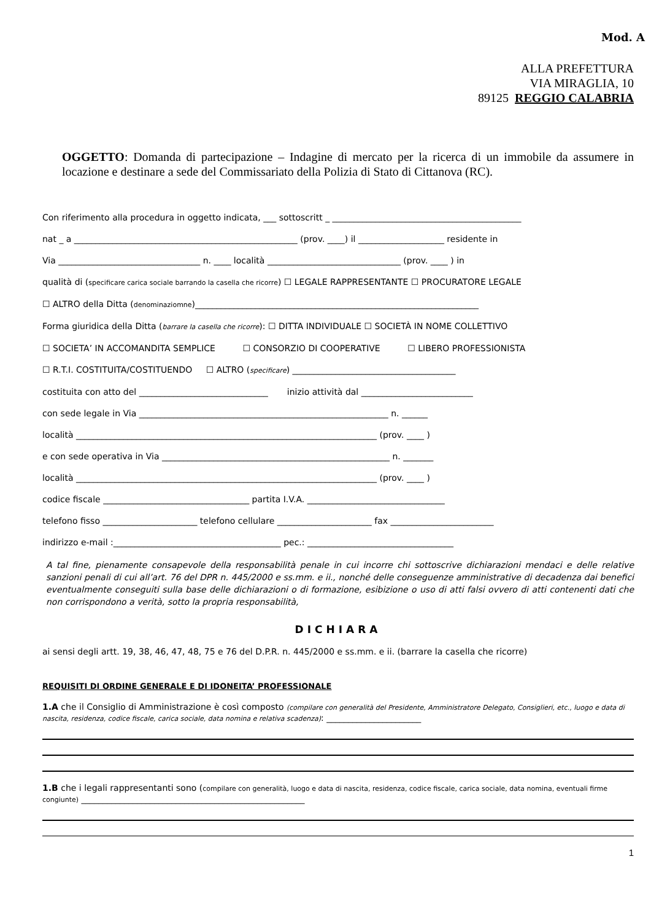Mod. A
ALLA PREFETTURA
VIA MIRAGLIA, 10
89125 REGGIO CALABRIA
OGGETTO: Domanda di partecipazione – Indagine di mercato per la ricerca di un immobile da assumere in locazione e destinare a sede del Commissariato della Polizia di Stato di Cittanova (RC).
Con riferimento alla procedura in oggetto indicata, ___ sottoscritt _ ____________________________________________
nat _ a ____________________________________________________ (prov. ____) il ____________________ residente in
Via _________________________________ n. ____ località _______________________________ (prov. ____ ) in
qualità di (specificare carica sociale barrando la casella che ricorre) ☐ LEGALE RAPPRESENTANTE ☐ PROCURATORE LEGALE
☐ ALTRO della Ditta (denominaziomne)__________________________________________________________________
Forma giuridica della Ditta (barrare la casella che ricorre): ☐ DITTA INDIVIDUALE ☐ SOCIETÀ IN NOME COLLETTIVO
☐ SOCIETA’ IN ACCOMANDITA SEMPLICE ☐ CONSORZIO DI COOPERATIVE ☐ LIBERO PROFESSIONISTA
☐ R.T.I. COSTITUITA/COSTITUENDO ☐ ALTRO (specificare) ______________________________________
costituita con atto del ______________________________ inizio attività dal __________________________
con sede legale in Via __________________________________________________________ n. ______
località ______________________________________________________________________ (prov. ____ )
e con sede operativa in Via _____________________________________________________ n. _______
località ______________________________________________________________________ (prov. ____ )
codice fiscale __________________________________ partita I.V.A. ________________________________
telefono fisso ______________________ telefono cellulare ______________________ fax ________________________
indirizzo e-mail :_______________________________________ pec.: __________________________________
A tal fine, pienamente consapevole della responsabilità penale in cui incorre chi sottoscrive dichiarazioni mendaci e delle relative sanzioni penali di cui all’art. 76 del DPR n. 445/2000 e ss.mm. e ii., nonché delle conseguenze amministrative di decadenza dai benefici eventualmente conseguiti sulla base delle dichiarazioni o di formazione, esibizione o uso di atti falsi ovvero di atti contenenti dati che non corrispondono a verità, sotto la propria responsabilità,
DICHIARA
ai sensi degli artt. 19, 38, 46, 47, 48, 75 e 76 del D.P.R. n. 445/2000 e ss.mm. e ii. (barrare la casella che ricorre)
REQUISITI DI ORDINE GENERALE E DI IDONEITA’ PROFESSIONALE
1.A che il Consiglio di Amministrazione è così composto (compilare con generalità del Presidente, Amministratore Delegato, Consiglieri, etc., luogo e data di nascita, residenza, codice fiscale, carica sociale, data nomina e relativa scadenza): ______________________
1.B che i legali rappresentanti sono (compilare con generalità, luogo e data di nascita, residenza, codice fiscale, carica sociale, data nomina, eventuali firme congiunte) ____________________________________________________
1